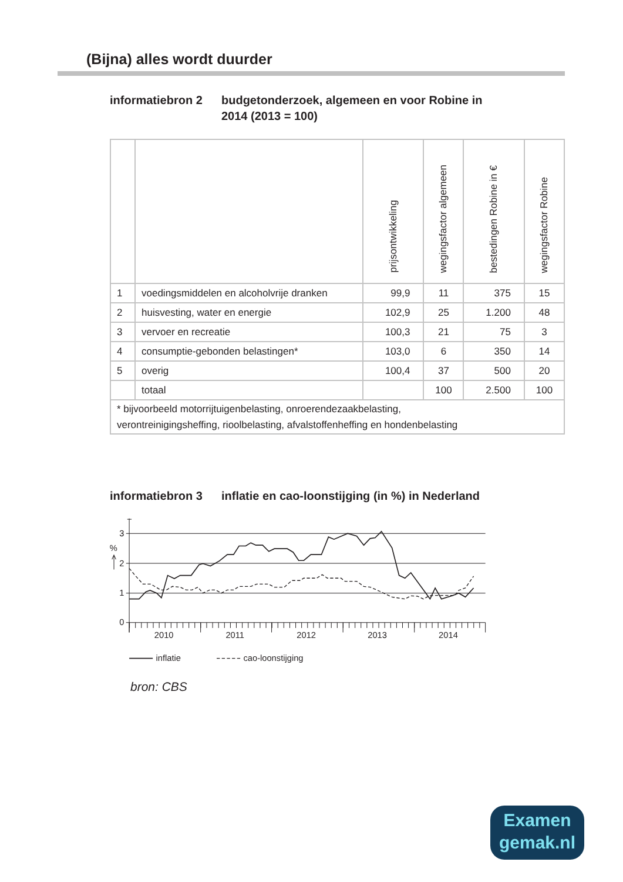(Bijna) alles wordt duurder
informatiebron 2
budgetonderzoek, algemeen en voor Robine in
2014 (2013 = 100)
| | | prijsontwikkeling | wegingsfactor algemeen | bestedingen Robine in € | wegingsfactor Robine |
| --- | --- | --- | --- | --- | --- |
| 1 | voedingsmiddelen en alcoholvrije dranken | 99,9 | 11 | 375 | 15 |
| 2 | huisvesting, water en energie | 102,9 | 25 | 1.200 | 48 |
| 3 | vervoer en recreatie | 100,3 | 21 | 75 | 3 |
| 4 | consumptie-gebonden belastingen* | 103,0 | 6 | 350 | 14 |
| 5 | overig | 100,4 | 37 | 500 | 20 |
| | totaal | | 100 | 2.500 | 100 |
| * bijvoorbeeld motorrijtuigenbelasting, onroerendezaakbelasting, verontreinigingsheffing, rioolbelasting, afvalstoffenheffing en hondenbelasting | | | | | |
informatiebron 3
inflatie en cao-loonstijging (in %) in Nederland
3
2
1
0
%
2010
2011
2012
2013
2014
inflatie
cao-loonstijging
bron: CBS
Examen
gemak.nl